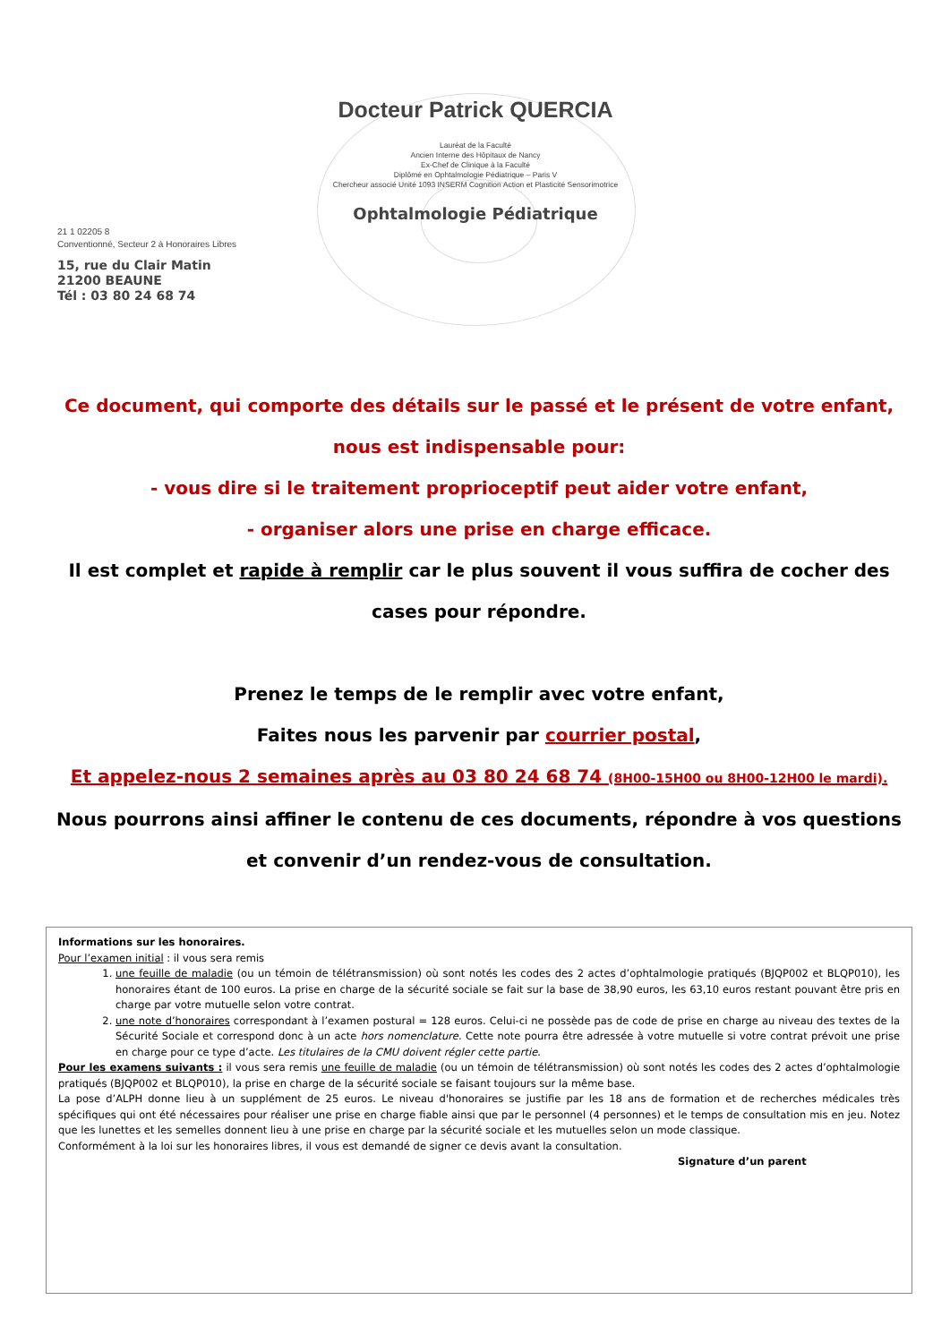Docteur Patrick QUERCIA
Lauréat de la Faculté
Ancien Interne des Hôpitaux de Nancy
Ex-Chef de Clinique à la Faculté
Diplômé en Ophtalmologie Pédiatrique – Paris V
Chercheur associé Unité 1093 INSERM Cognition Action et Plasticité Sensorimotrice
Ophtalmologie Pédiatrique
21 1 02205 8
Conventionné, Secteur 2 à Honoraires Libres
15, rue du Clair Matin
21200 BEAUNE
Tél : 03 80 24 68 74
Ce document, qui comporte des détails sur le passé et le présent de votre enfant, nous est indispensable pour:
- vous dire si le traitement proprioceptif peut aider votre enfant,
- organiser alors une prise en charge efficace.
Il est complet et rapide à remplir car le plus souvent il vous suffira de cocher des cases pour répondre.
Prenez le temps de le remplir avec votre enfant,
Faites nous les parvenir par courrier postal,
Et appelez-nous 2 semaines après au 03 80 24 68 74 (8H00-15H00 ou 8H00-12H00 le mardi).
Nous pourrons ainsi affiner le contenu de ces documents, répondre à vos questions et convenir d’un rendez-vous de consultation.
Informations sur les honoraires.
Pour l’examen initial : il vous sera remis
1. une feuille de maladie (ou un témoin de télétransmission) où sont notés les codes des 2 actes d’ophtalmologie pratiqués (BJQP002 et BLQP010), les honoraires étant de 100 euros. La prise en charge de la sécurité sociale se fait sur la base de 38,90 euros, les 63,10 euros restant pouvant être pris en charge par votre mutuelle selon votre contrat.
2. une note d’honoraires correspondant à l’examen postural = 128 euros. Celui-ci ne possède pas de code de prise en charge au niveau des textes de la Sécurité Sociale et correspond donc à un acte hors nomenclature. Cette note pourra être adressée à votre mutuelle si votre contrat prévoit une prise en charge pour ce type d’acte. Les titulaires de la CMU doivent régler cette partie.
Pour les examens suivants : il vous sera remis une feuille de maladie (ou un témoin de télétransmission) où sont notés les codes des 2 actes d’ophtalmologie pratiqués (BJQP002 et BLQP010), la prise en charge de la sécurité sociale se faisant toujours sur la même base.
La pose d’ALPH donne lieu à un supplément de 25 euros. Le niveau d'honoraires se justifie par les 18 ans de formation et de recherches médicales très spécifiques qui ont été nécessaires pour réaliser une prise en charge fiable ainsi que par le personnel (4 personnes) et le temps de consultation mis en jeu. Notez que les lunettes et les semelles donnent lieu à une prise en charge par la sécurité sociale et les mutuelles selon un mode classique.
Conformément à la loi sur les honoraires libres, il vous est demandé de signer ce devis avant la consultation.
Signature d’un parent